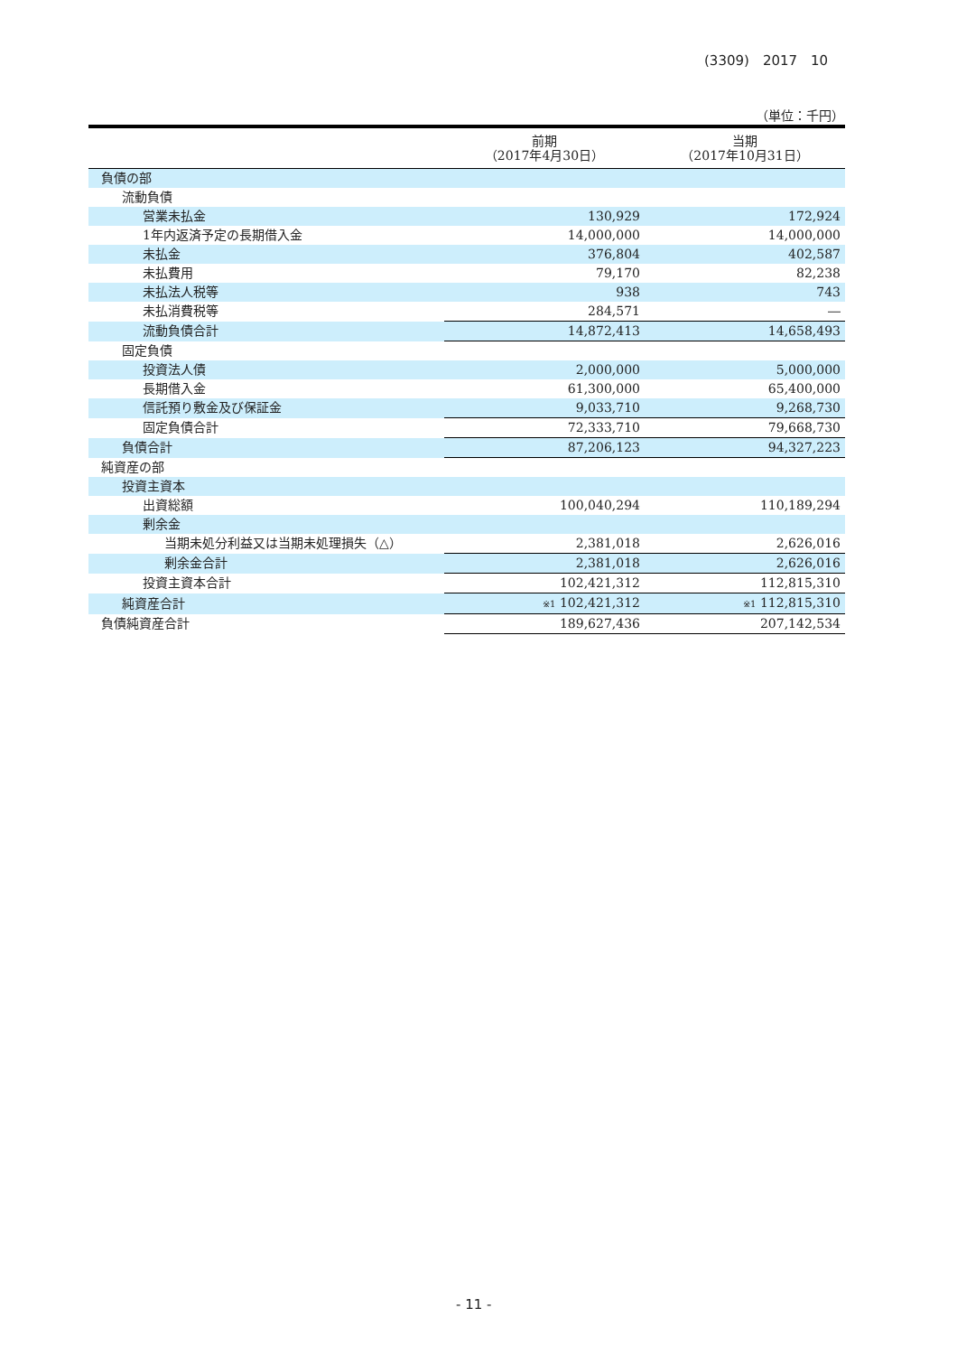(3309)　2017　10
（単位：千円）
| | 前期 （2017年4月30日） | 当期 （2017年10月31日） |
| --- | --- | --- |
| 負債の部 | | |
| 流動負債 | | |
| 営業未払金 | 130,929 | 172,924 |
| 1年内返済予定の長期借入金 | 14,000,000 | 14,000,000 |
| 未払金 | 376,804 | 402,587 |
| 未払費用 | 79,170 | 82,238 |
| 未払法人税等 | 938 | 743 |
| 未払消費税等 | 284,571 | ― |
| 流動負債合計 | 14,872,413 | 14,658,493 |
| 固定負債 | | |
| 投資法人債 | 2,000,000 | 5,000,000 |
| 長期借入金 | 61,300,000 | 65,400,000 |
| 信託預り敷金及び保証金 | 9,033,710 | 9,268,730 |
| 固定負債合計 | 72,333,710 | 79,668,730 |
| 負債合計 | 87,206,123 | 94,327,223 |
| 純資産の部 | | |
| 投資主資本 | | |
| 出資総額 | 100,040,294 | 110,189,294 |
| 剰余金 | | |
| 当期未処分利益又は当期未処理損失（△） | 2,381,018 | 2,626,016 |
| 剰余金合計 | 2,381,018 | 2,626,016 |
| 投資主資本合計 | 102,421,312 | 112,815,310 |
| 純資産合計 | ※1 102,421,312 | ※1 112,815,310 |
| 負債純資産合計 | 189,627,436 | 207,142,534 |
- 11 -